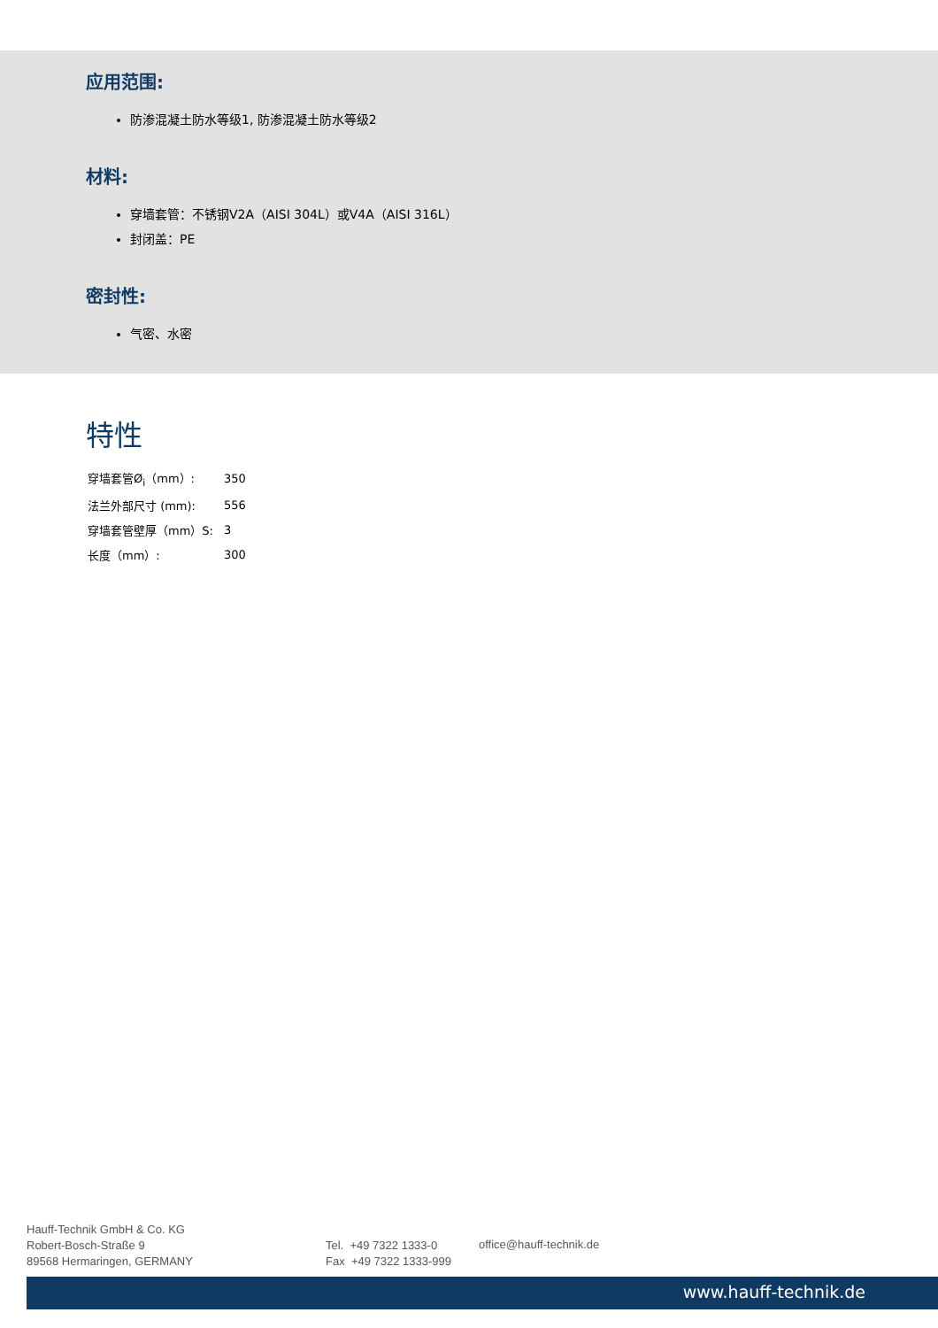应用范围:
防渗混凝土防水等级1, 防渗混凝土防水等级2
材料:
穿墙套管：不锈钢V2A（AISI 304L）或V4A（AISI 316L）
封闭盖：PE
密封性:
气密、水密
特性
| 穿墙套管Ø<sub>i</sub>（mm）: | 350 |
| 法兰外部尺寸 (mm): | 556 |
| 穿墙套管壁厚（mm）S: | 3 |
| 长度（mm）: | 300 |
Hauff-Technik GmbH & Co. KG
Robert-Bosch-Straße 9
89568 Hermaringen, GERMANY
Tel. +49 7322 1333-0
Fax +49 7322 1333-999
office@hauff-technik.de
www.hauff-technik.de